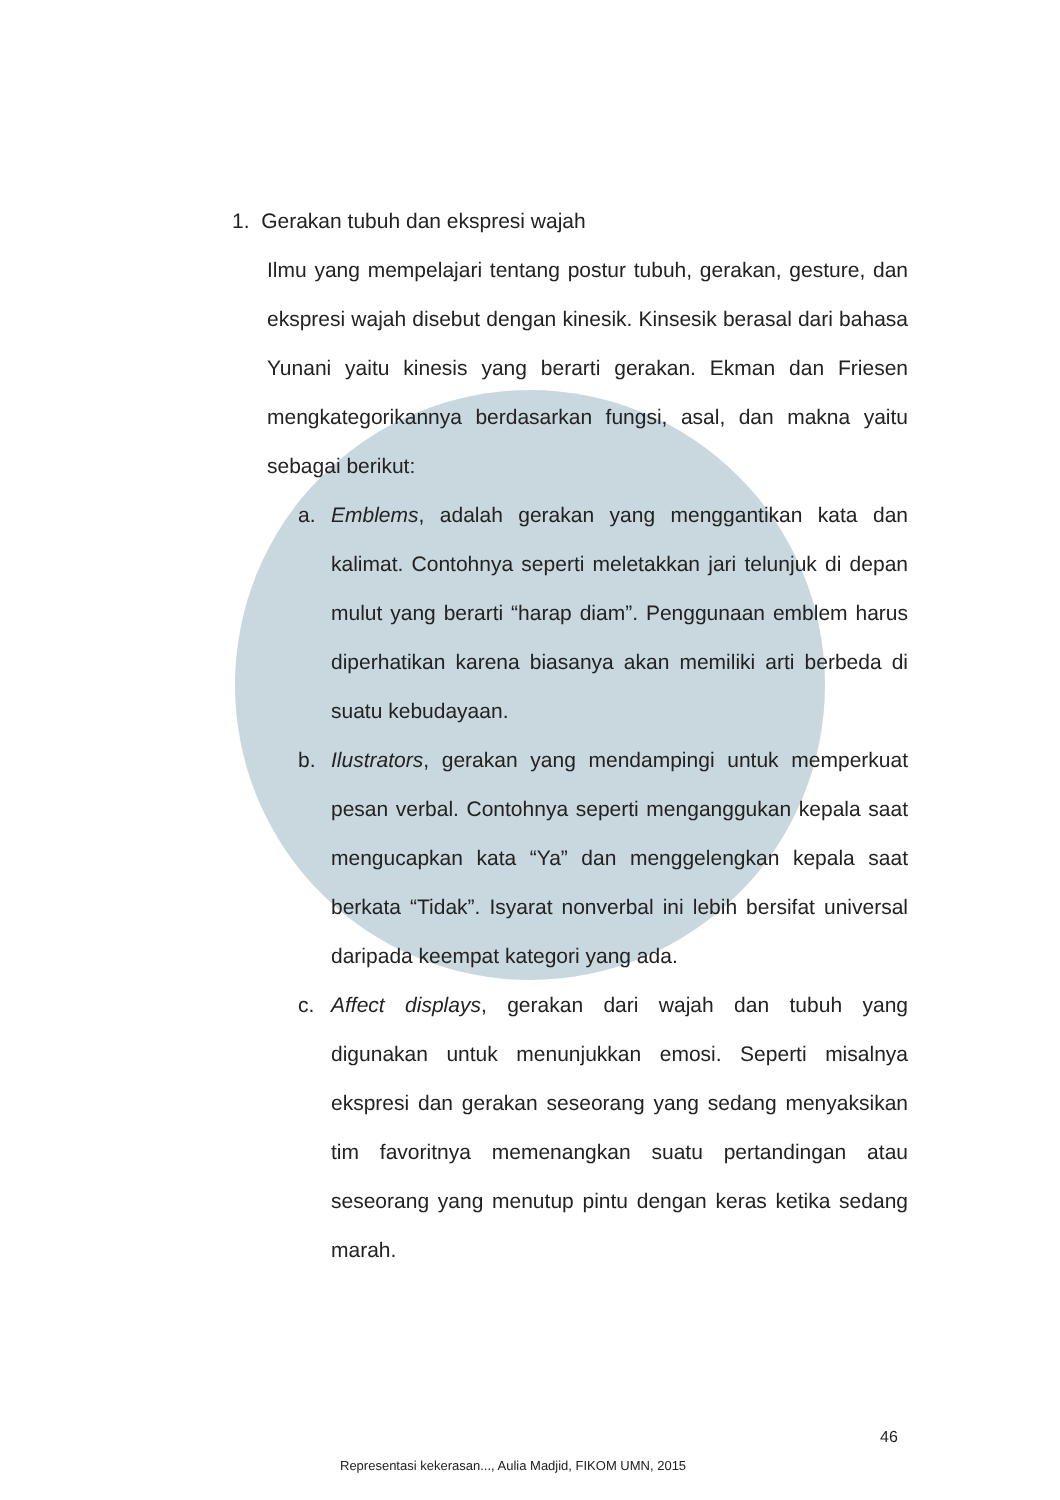1. Gerakan tubuh dan ekspresi wajah
Ilmu yang mempelajari tentang postur tubuh, gerakan, gesture, dan ekspresi wajah disebut dengan kinesik. Kinsesik berasal dari bahasa Yunani yaitu kinesis yang berarti gerakan. Ekman dan Friesen mengkategorikannya berdasarkan fungsi, asal, dan makna yaitu sebagai berikut:
a. Emblems, adalah gerakan yang menggantikan kata dan kalimat. Contohnya seperti meletakkan jari telunjuk di depan mulut yang berarti “harap diam”. Penggunaan emblem harus diperhatikan karena biasanya akan memiliki arti berbeda di suatu kebudayaan.
b. Ilustrators, gerakan yang mendampingi untuk memperkuat pesan verbal. Contohnya seperti menganggukan kepala saat mengucapkan kata “Ya” dan menggelengkan kepala saat berkata “Tidak”. Isyarat nonverbal ini lebih bersifat universal daripada keempat kategori yang ada.
c. Affect displays, gerakan dari wajah dan tubuh yang digunakan untuk menunjukkan emosi. Seperti misalnya ekspresi dan gerakan seseorang yang sedang menyaksikan tim favoritnya memenangkan suatu pertandingan atau seseorang yang menutup pintu dengan keras ketika sedang marah.
46
Representasi kekerasan..., Aulia Madjid, FIKOM UMN, 2015